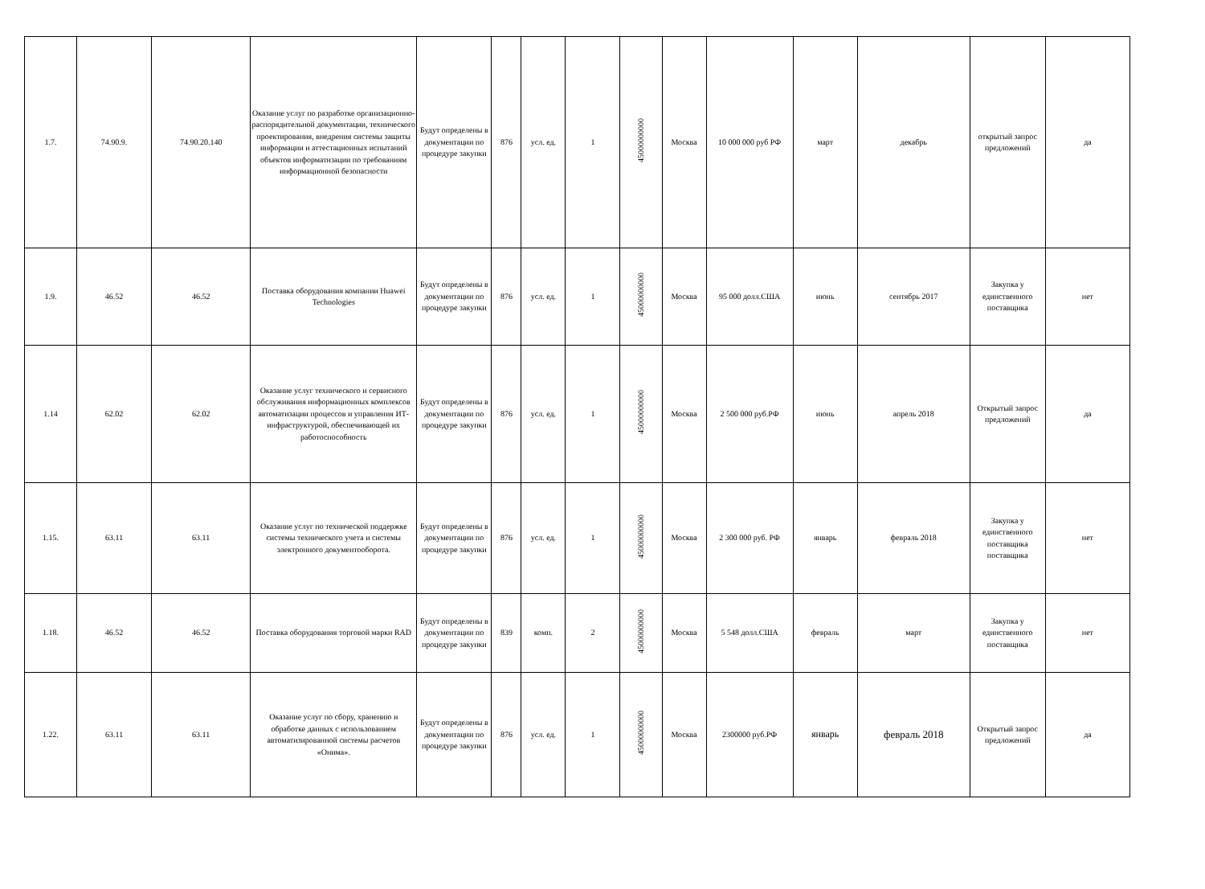| 1.7. | 74.90.9. | 74.90.20.140 | Оказание услуг по разработке организационно-распорядительной документации, технического проектирования, внедрения системы защиты информации и аттестационных испытаний объектов информатизации по требованиям информационной безопасности | Будут определены в документации по процедуре закупки | 876 | усл. ед. | 1 | 45000000000 | Москва | 10 000 000 руб РФ | март | декабрь | открытый запрос предложений | да |
| 1.9. | 46.52 | 46.52 | Поставка оборудования компании Huawei Technologies | Будут определены в документации по процедуре закупки | 876 | усл. ед. | 1 | 45000000000 | Москва | 95 000 долл.США | июнь | сентябрь 2017 | Закупка у единственного поставщика | нет |
| 1.14 | 62.02 | 62.02 | Оказание услуг технического и сервисного обслуживания информационных комплексов автоматизации процессов и управления ИТ-инфраструктурой, обеспечивающей их работоспособность | Будут определены в документации по процедуре закупки | 876 | усл. ед. | 1 | 45000000000 | Москва | 2 500 000 руб.РФ | июнь | апрель 2018 | Открытый запрос предложений | да |
| 1.15. | 63.11 | 63.11 | Оказание услуг по технической поддержке системы технического учета и системы электронного документооборота. | Будут определены в документации по процедуре закупки | 876 | усл. ед. | 1 | 45000000000 | Москва | 2 300 000 руб. РФ | январь | февраль 2018 | Закупка у единственного поставщика поставщика | нет |
| 1.18. | 46.52 | 46.52 | Поставка оборудования торговой марки RAD | Будут определены в документации по процедуре закупки | 839 | комп. | 2 | 45000000000 | Москва | 5 548 долл.США | февраль | март | Закупка у единственного поставщика | нет |
| 1.22. | 63.11 | 63.11 | Оказание услуг по сбору, хранению и обработке данных с использованием автоматизированной системы расчетов «Онима». | Будут определены в документации по процедуре закупки | 876 | усл. ед. | 1 | 45000000000 | Москва | 2300000 руб.РФ | январь | февраль 2018 | Открытый запрос предложений | да |